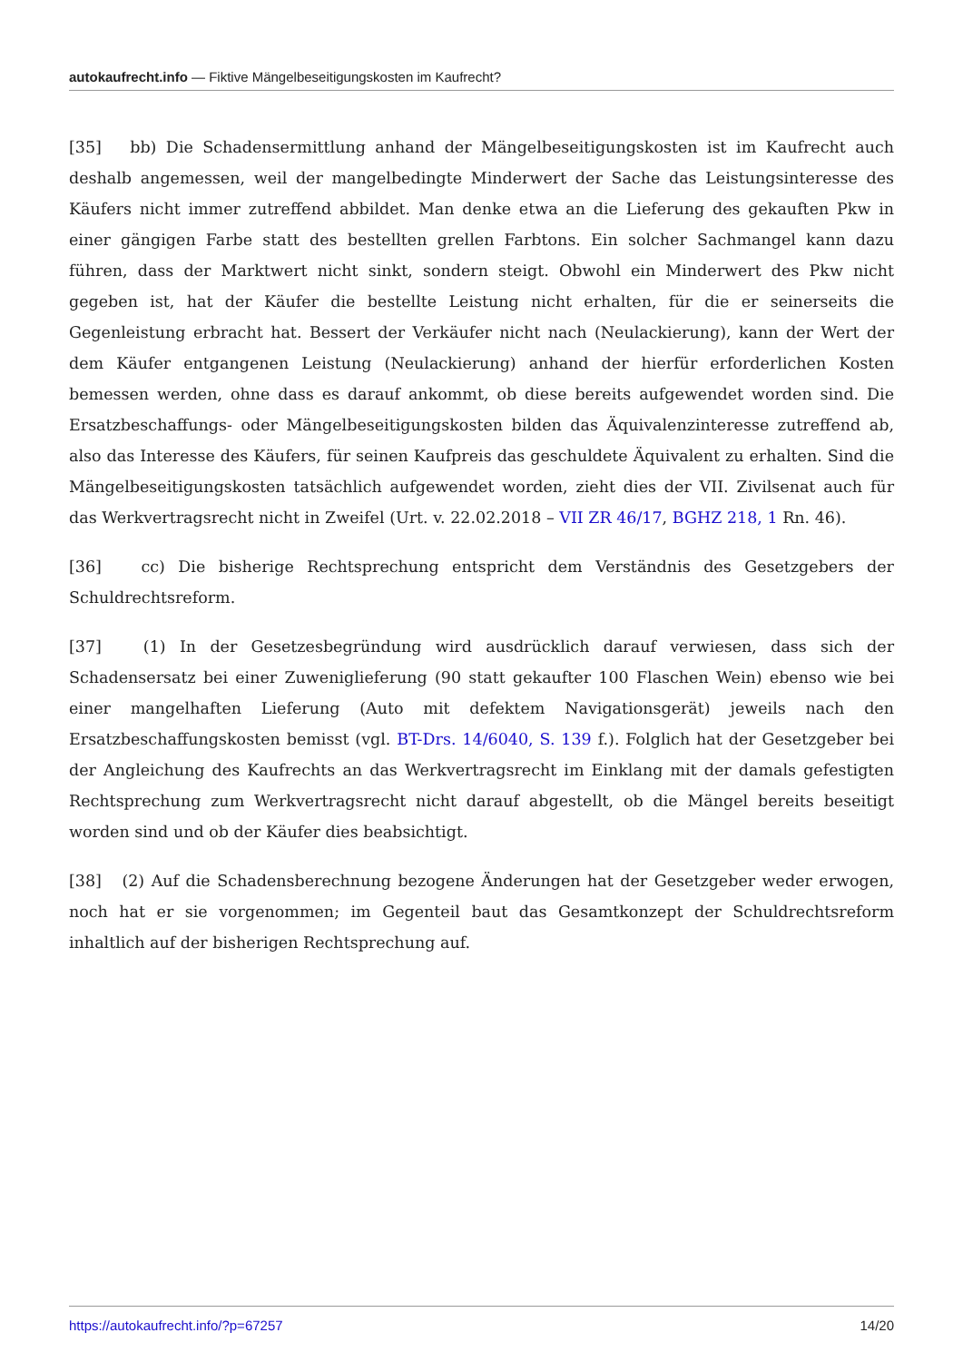autokaufrecht.info — Fiktive Mängelbeseitigungskosten im Kaufrecht?
[35] bb) Die Schadensermittlung anhand der Mängelbeseitigungskosten ist im Kaufrecht auch deshalb angemessen, weil der mangelbedingte Minderwert der Sache das Leistungsinteresse des Käufers nicht immer zutreffend abbildet. Man denke etwa an die Lieferung des gekauften Pkw in einer gängigen Farbe statt des bestellten grellen Farbtons. Ein solcher Sachmangel kann dazu führen, dass der Marktwert nicht sinkt, sondern steigt. Obwohl ein Minderwert des Pkw nicht gegeben ist, hat der Käufer die bestellte Leistung nicht erhalten, für die er seinerseits die Gegenleistung erbracht hat. Bessert der Verkäufer nicht nach (Neulackierung), kann der Wert der dem Käufer entgangenen Leistung (Neulackierung) anhand der hierfür erforderlichen Kosten bemessen werden, ohne dass es darauf ankommt, ob diese bereits aufgewendet worden sind. Die Ersatzbeschaffungs- oder Mängelbeseitigungskosten bilden das Äquivalenzinteresse zutreffend ab, also das Interesse des Käufers, für seinen Kaufpreis das geschuldete Äquivalent zu erhalten. Sind die Mängelbeseitigungskosten tatsächlich aufgewendet worden, zieht dies der VII. Zivilsenat auch für das Werkvertragsrecht nicht in Zweifel (Urt. v. 22.02.2018 – VII ZR 46/17, BGHZ 218, 1 Rn. 46).
[36] cc) Die bisherige Rechtsprechung entspricht dem Verständnis des Gesetzgebers der Schuldrechtsreform.
[37] (1) In der Gesetzesbegründung wird ausdrücklich darauf verwiesen, dass sich der Schadensersatz bei einer Zuweniglieferung (90 statt gekaufter 100 Flaschen Wein) ebenso wie bei einer mangelhaften Lieferung (Auto mit defektem Navigationsgerät) jeweils nach den Ersatzbeschaffungskosten bemisst (vgl. BT-Drs. 14/6040, S. 139 f.). Folglich hat der Gesetzgeber bei der Angleichung des Kaufrechts an das Werkvertragsrecht im Einklang mit der damals gefestigten Rechtsprechung zum Werkvertragsrecht nicht darauf abgestellt, ob die Mängel bereits beseitigt worden sind und ob der Käufer dies beabsichtigt.
[38] (2) Auf die Schadensberechnung bezogene Änderungen hat der Gesetzgeber weder erwogen, noch hat er sie vorgenommen; im Gegenteil baut das Gesamtkonzept der Schuldrechtsreform inhaltlich auf der bisherigen Rechtsprechung auf.
https://autokaufrecht.info/?p=67257 14/20